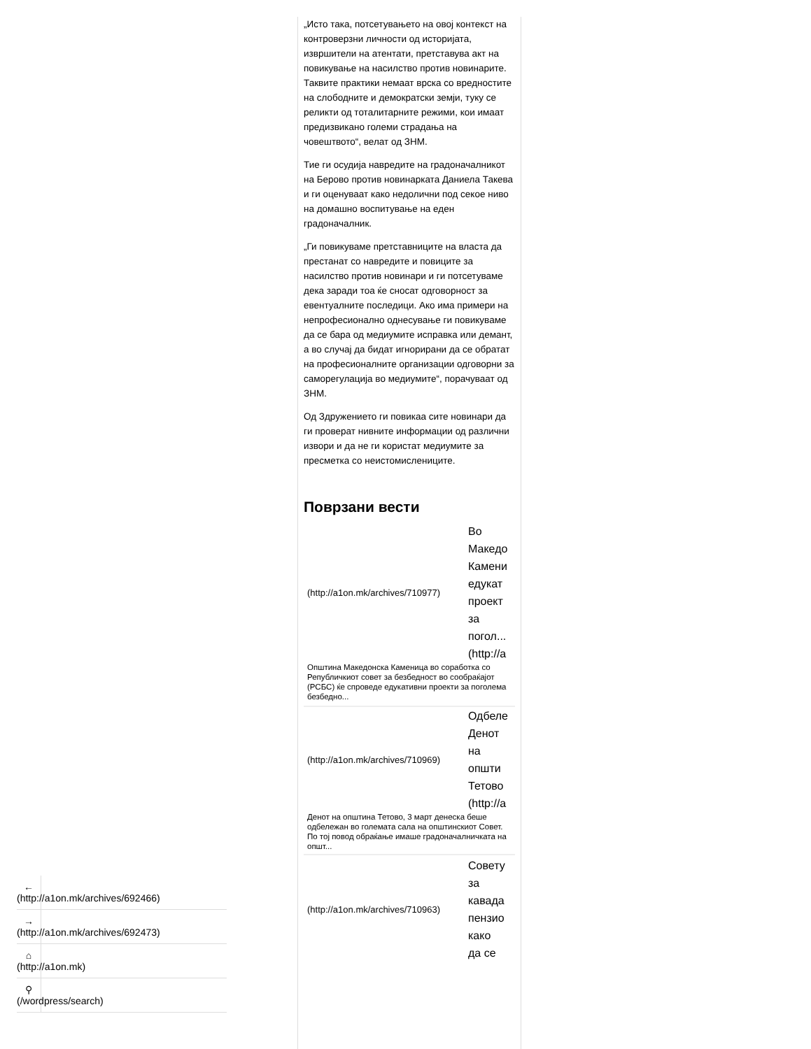„Исто така, потсетувањето на овој контекст на контроверзни личности од историјата, извршители на атентати, претставува акт на повикување на насилство против новинарите. Таквите практики немаат врска со вредностите на слободните и демократски земји, туку се реликти од тоталитарните режими, кои имаат предизвикано големи страдања на човештвото“, велат од ЗНМ.
Тие ги осудија навредите на градоначалникот на Берово против новинарката Даниела Такева и ги оценуваат како недолични под секое ниво на домашно воспитување на еден градоначалник.
„Ги повикуваме претставниците на власта да престанат со навредите и повиците за насилство против новинари и ги потсетуваме дека заради тоа ќе сносат одговорност за евентуалните последици. Ако има примери на непрофесионално однесување ги повикуваме да се бара од медиумите исправка или демант, а во случај да бидат игнорирани да се обратат на професионалните организации одговорни за саморегулација во медиумите“, порачуваат од ЗНМ.
Од Здружението ги повикаа сите новинари да ги проверат нивните информации од различни извори и да не ги користат медиумите за пресметка со неистомислениците.
Поврзани вести
(http://a1on.mk/archives/710977)
Во
Македо
Камени
едукат
проект
за
погол...
(http://a
Општина Македонска Каменица во соработка со Републичкиот совет за безбедност во сообраќајот (РСБС) ќе спроведе едукативни проекти за поголема безбедно...
(http://a1on.mk/archives/710969)
Одбеле
Денот
на
општи
Тетово
(http://a
Денот на општина Тетово, 3 март денеска беше одбележан во големата сала на општинскиот Совет. По тој повод обраќање имаше градоначалничката на општ...
(http://a1on.mk/archives/710963)
Совету
за
кавада
пензио
како
да се
←
(http://a1on.mk/archives/692466)
→
(http://a1on.mk/archives/692473)
⌂
(http://a1on.mk)
⚲
(/wordpress/search)